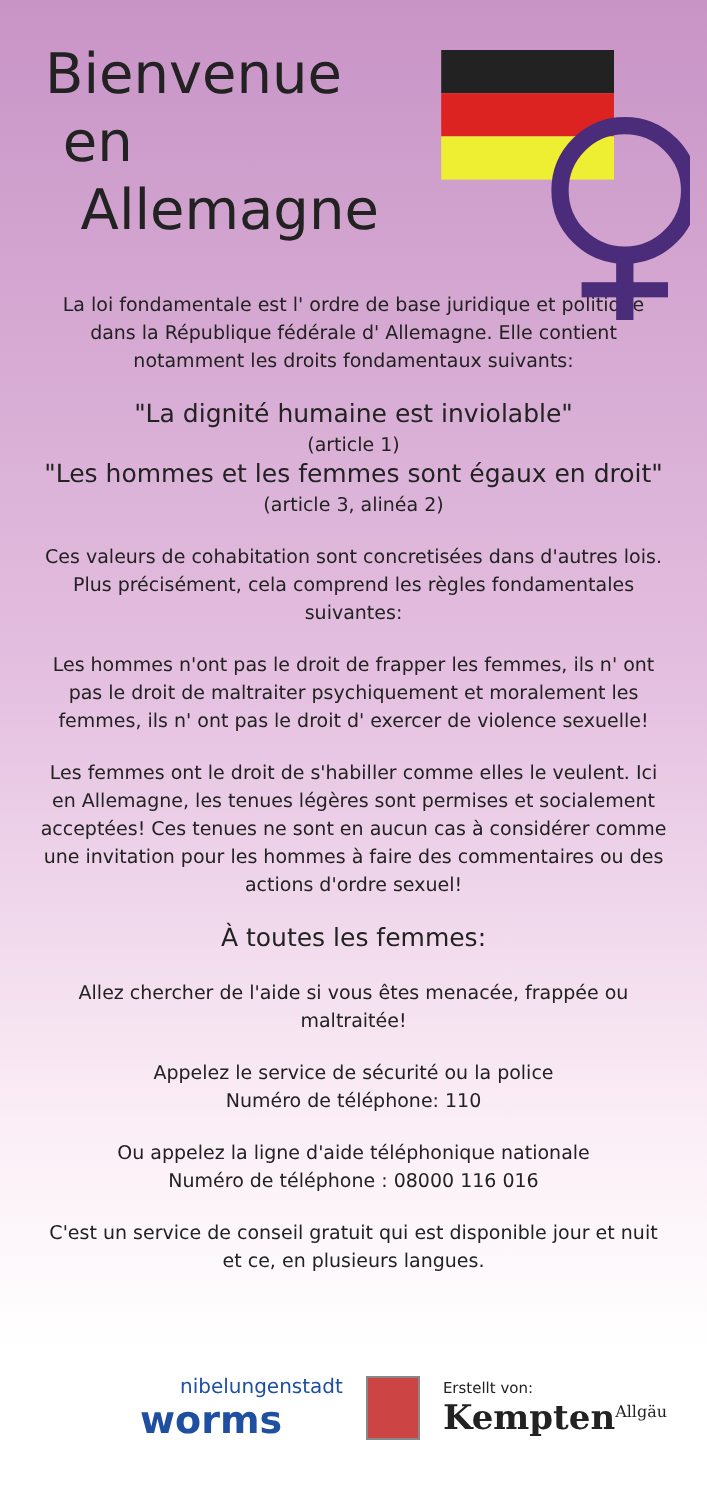Bienvenue
en
Allemagne
La loi fondamentale est l' ordre de base juridique et politique dans la République fédérale d' Allemagne. Elle contient notamment les droits fondamentaux suivants:
"La dignité humaine est inviolable"
(article 1)
"Les hommes et les femmes sont égaux en droit" (article 3, alinéa 2)
Ces valeurs de cohabitation sont concretisées dans d'autres lois. Plus précisément, cela comprend les règles fondamentales suivantes:
Les hommes n'ont pas le droit de frapper les femmes, ils n' ont pas le droit de maltraiter psychiquement et moralement les femmes, ils n' ont pas le droit d' exercer de violence sexuelle!
Les femmes ont le droit de s'habiller comme elles le veulent. Ici en Allemagne, les tenues légères sont permises et socialement acceptées! Ces tenues ne sont en aucun cas à considérer comme une invitation pour les hommes à faire des commentaires ou des actions d'ordre sexuel!
À toutes les femmes:
Allez chercher de l'aide si vous êtes menacée, frappée ou maltraitée!
Appelez le service de sécurité ou la police
Numéro de téléphone: 110
Ou appelez la ligne d'aide téléphonique nationale
Numéro de téléphone : 08000 116 016
C'est un service de conseil gratuit qui est disponible jour et nuit et ce, en plusieurs langues.
nibelungenstadt
worms
Erstellt von:
Kempten<sup>Allgäu</sup>